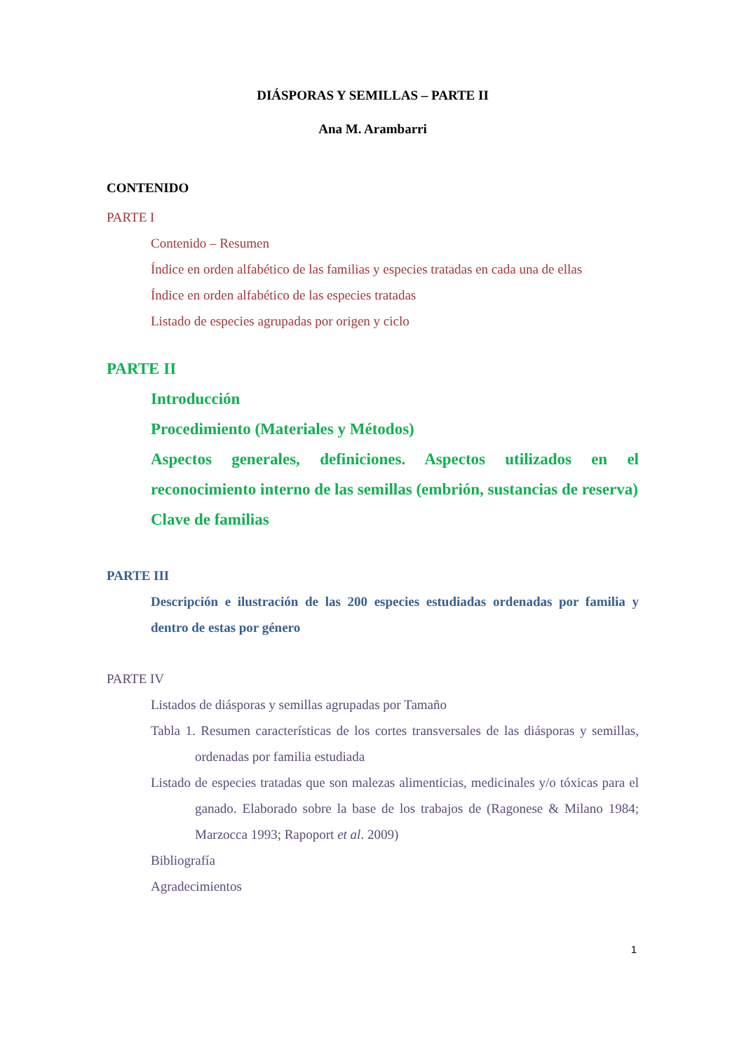DIÁSPORAS Y SEMILLAS – PARTE II
Ana M. Arambarri
CONTENIDO
PARTE I
Contenido – Resumen
Índice en orden alfabético de las familias y especies tratadas en cada una de ellas
Índice en orden alfabético de las especies tratadas
Listado de especies agrupadas por origen y ciclo
PARTE II
Introducción
Procedimiento (Materiales y Métodos)
Aspectos generales, definiciones. Aspectos utilizados en el reconocimiento interno de las semillas (embrión, sustancias de reserva)
Clave de familias
PARTE III
Descripción e ilustración de las 200 especies estudiadas ordenadas por familia y dentro de estas por género
PARTE IV
Listados de diásporas y semillas agrupadas por Tamaño
Tabla 1. Resumen características de los cortes transversales de las diásporas y semillas, ordenadas por familia estudiada
Listado de especies tratadas que son malezas alimenticias, medicinales y/o tóxicas para el ganado. Elaborado sobre la base de los trabajos de (Ragonese & Milano 1984; Marzocca 1993; Rapoport et al. 2009)
Bibliografía
Agradecimientos
1